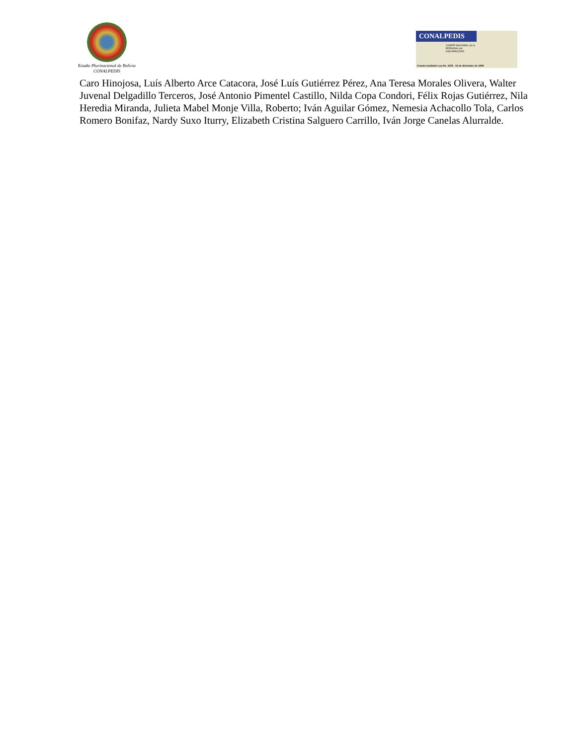Estado Plurinacional de Bolivia
CONALPEDIS
CONALPEDIS
COMITÉ NACIONAL de la
PERSONA con
DISCAPACIDAD
Creado mediante Ley No. 1678 - 15 de diciembre de 1995
Caro Hinojosa, Luís Alberto Arce Catacora, José Luís Gutiérrez Pérez, Ana Teresa Morales Olivera, Walter Juvenal Delgadillo Terceros, José Antonio Pimentel Castillo, Nilda Copa Condori, Félix Rojas Gutiérrez, Nila Heredia Miranda, Julieta Mabel Monje Villa, Roberto; Iván Aguilar Gómez, Nemesia Achacollo Tola, Carlos Romero Bonifaz, Nardy Suxo Iturry, Elizabeth Cristina Salguero Carrillo, Iván Jorge Canelas Alurralde.